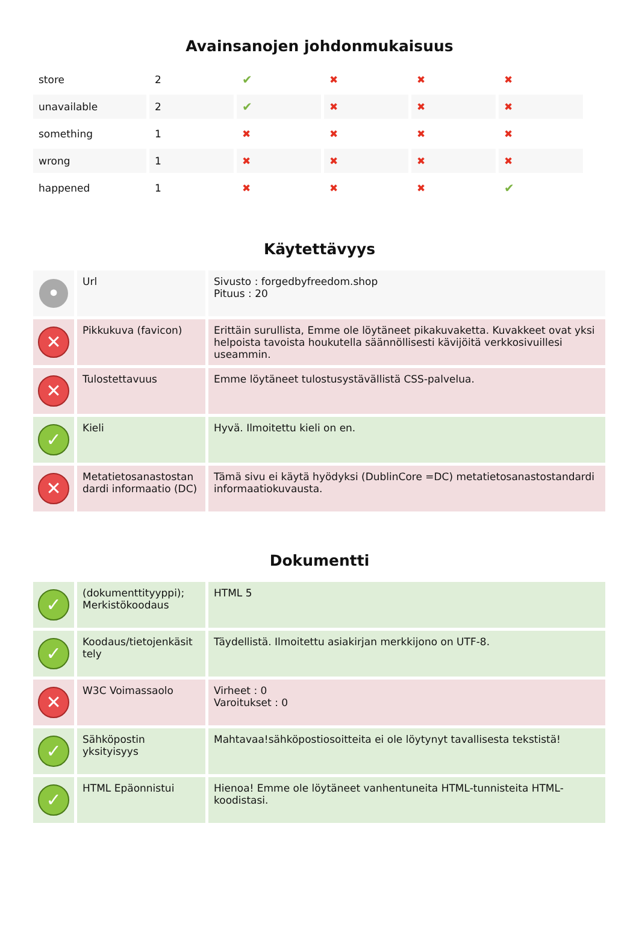Avainsanojen johdonmukaisuus
| store | 2 | ✔ | ✖ | ✖ | ✖ |
| unavailable | 2 | ✔ | ✖ | ✖ | ✖ |
| something | 1 | ✖ | ✖ | ✖ | ✖ |
| wrong | 1 | ✖ | ✖ | ✖ | ✖ |
| happened | 1 | ✖ | ✖ | ✖ | ✔ |
Käytettävyys
| • | Url | Sivusto : forgedbyfreedom.shop Pituus : 20 |
| ✕ | Pikkukuva (favicon) | Erittäin surullista, Emme ole löytäneet pikakuvaketta. Kuvakkeet ovat yksi helpoista tavoista houkutella säännöllisesti kävijöitä verkkosivuillesi useammin. |
| ✕ | Tulostettavuus | Emme löytäneet tulostusystävällistä CSS-palvelua. |
| ✓ | Kieli | Hyvä. Ilmoitettu kieli on en. |
| ✕ | Metatietosanastostan dardi informaatio (DC) | Tämä sivu ei käytä hyödyksi (DublinCore =DC) metatietosanastostandardi informaatiokuvausta. |
Dokumentti
| ✓ | (dokumenttityyppi); Merkistökoodaus | HTML 5 |
| ✓ | Koodaus/tietojenkäsit tely | Täydellistä. Ilmoitettu asiakirjan merkkijono on UTF-8. |
| ✕ | W3C Voimassaolo | Virheet : 0 Varoitukset : 0 |
| ✓ | Sähköpostin yksityisyys | Mahtavaa!sähköpostiosoitteita ei ole löytynyt tavallisesta tekstistä! |
| ✓ | HTML Epäonnistui | Hienoa! Emme ole löytäneet vanhentuneita HTML-tunnisteita HTML-koodistasi. |